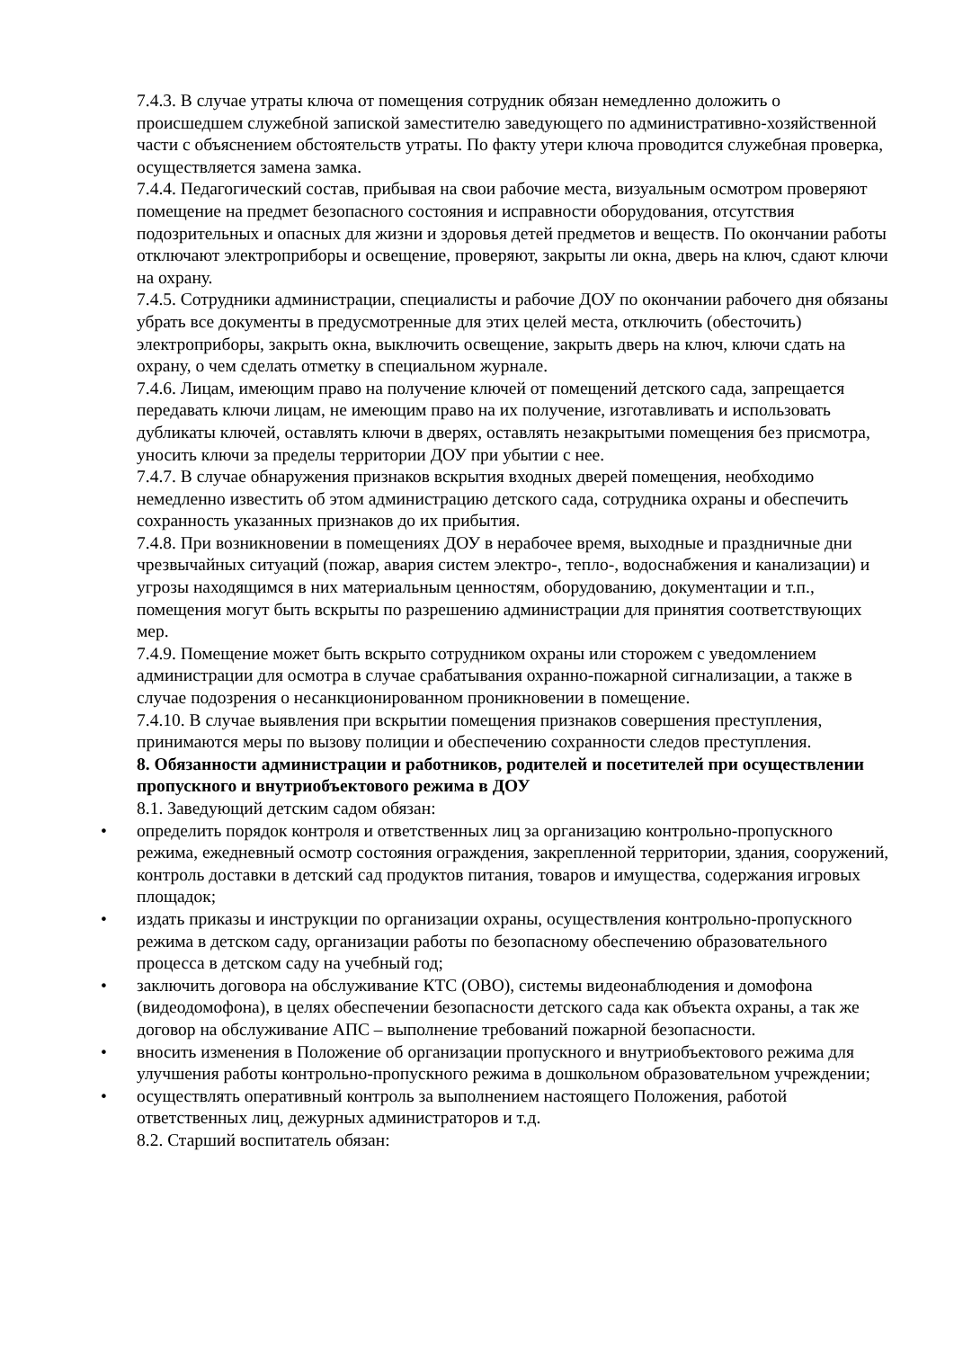7.4.3. В случае утраты ключа от помещения сотрудник обязан немедленно доложить о происшедшем служебной запиской заместителю заведующего по административно-хозяйственной части с объяснением обстоятельств утраты. По факту утери ключа проводится служебная проверка, осуществляется замена замка.
7.4.4. Педагогический состав, прибывая на свои рабочие места, визуальным осмотром проверяют помещение на предмет безопасного состояния и исправности оборудования, отсутствия подозрительных и опасных для жизни и здоровья детей предметов и веществ. По окончании работы отключают электроприборы и освещение, проверяют, закрыты ли окна, дверь на ключ, сдают ключи на охрану.
7.4.5. Сотрудники администрации, специалисты и рабочие ДОУ по окончании рабочего дня обязаны убрать все документы в предусмотренные для этих целей места, отключить (обесточить) электроприборы, закрыть окна, выключить освещение, закрыть дверь на ключ, ключи сдать на охрану, о чем сделать отметку в специальном журнале.
7.4.6. Лицам, имеющим право на получение ключей от помещений детского сада, запрещается передавать ключи лицам, не имеющим право на их получение, изготавливать и использовать дубликаты ключей, оставлять ключи в дверях, оставлять незакрытыми помещения без присмотра, уносить ключи за пределы территории ДОУ при убытии с нее.
7.4.7. В случае обнаружения признаков вскрытия входных дверей помещения, необходимо немедленно известить об этом администрацию детского сада, сотрудника охраны и обеспечить сохранность указанных признаков до их прибытия.
7.4.8. При возникновении в помещениях ДОУ в нерабочее время, выходные и праздничные дни чрезвычайных ситуаций (пожар, авария систем электро-, тепло-, водоснабжения и канализации) и угрозы находящимся в них материальным ценностям, оборудованию, документации и т.п., помещения могут быть вскрыты по разрешению администрации для принятия соответствующих мер.
7.4.9. Помещение может быть вскрыто сотрудником охраны или сторожем с уведомлением администрации для осмотра в случае срабатывания охранно-пожарной сигнализации, а также в случае подозрения о несанкционированном проникновении в помещение.
7.4.10. В случае выявления при вскрытии помещения признаков совершения преступления, принимаются меры по вызову полиции и обеспечению сохранности следов преступления.
8. Обязанности администрации и работников, родителей и посетителей при осуществлении пропускного и внутриобъектового режима в ДОУ
8.1. Заведующий детским садом обязан:
• определить порядок контроля и ответственных лиц за организацию контрольно-пропускного режима, ежедневный осмотр состояния ограждения, закрепленной территории, здания, сооружений, контроль доставки в детский сад продуктов питания, товаров и имущества, содержания игровых площадок;
• издать приказы и инструкции по организации охраны, осуществления контрольно-пропускного режима в детском саду, организации работы по безопасному обеспечению образовательного процесса в детском саду на учебный год;
• заключить договора на обслуживание КТС (ОВО), системы видеонаблюдения и домофона (видеодомофона), в целях обеспечении безопасности детского сада как объекта охраны, а так же договор на обслуживание АПС – выполнение требований пожарной безопасности.
• вносить изменения в Положение об организации пропускного и внутриобъектового режима для улучшения работы контрольно-пропускного режима в дошкольном образовательном учреждении;
• осуществлять оперативный контроль за выполнением настоящего Положения, работой ответственных лиц, дежурных администраторов и т.д.
8.2. Старший воспитатель обязан: